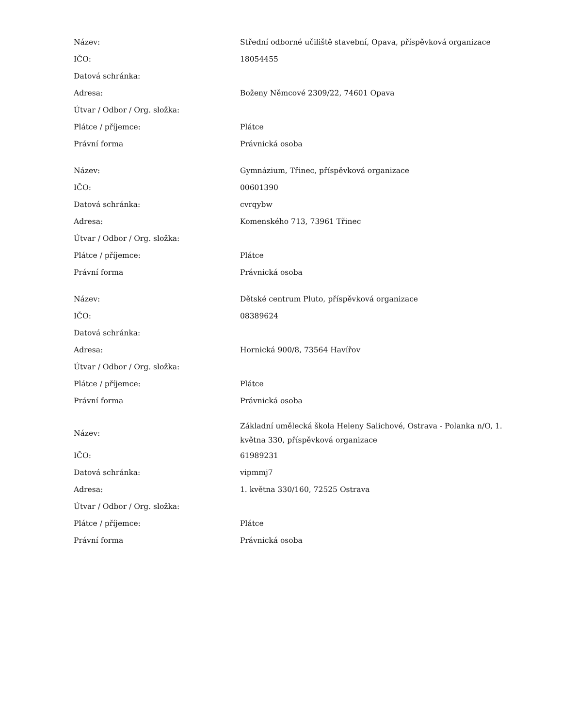| Název: | Střední odborné učiliště stavební, Opava, příspěvková organizace |
| IČO: | 18054455 |
| Datová schránka: | |
| Adresa: | Boženy Němcové 2309/22, 74601 Opava |
| Útvar / Odbor / Org. složka: | |
| Plátce / příjemce: | Plátce |
| Právní forma | Právnická osoba |
| Název: | Gymnázium, Třinec, příspěvková organizace |
| IČO: | 00601390 |
| Datová schránka: | cvrqybw |
| Adresa: | Komenského 713, 73961 Třinec |
| Útvar / Odbor / Org. složka: | |
| Plátce / příjemce: | Plátce |
| Právní forma | Právnická osoba |
| Název: | Dětské centrum Pluto, příspěvková organizace |
| IČO: | 08389624 |
| Datová schránka: | |
| Adresa: | Hornická 900/8, 73564 Havířov |
| Útvar / Odbor / Org. složka: | |
| Plátce / příjemce: | Plátce |
| Právní forma | Právnická osoba |
| Název: | Základní umělecká škola Heleny Salichové, Ostrava - Polanka n/O, 1. května 330, příspěvková organizace |
| IČO: | 61989231 |
| Datová schránka: | vipmmj7 |
| Adresa: | 1. května 330/160, 72525 Ostrava |
| Útvar / Odbor / Org. složka: | |
| Plátce / příjemce: | Plátce |
| Právní forma | Právnická osoba |